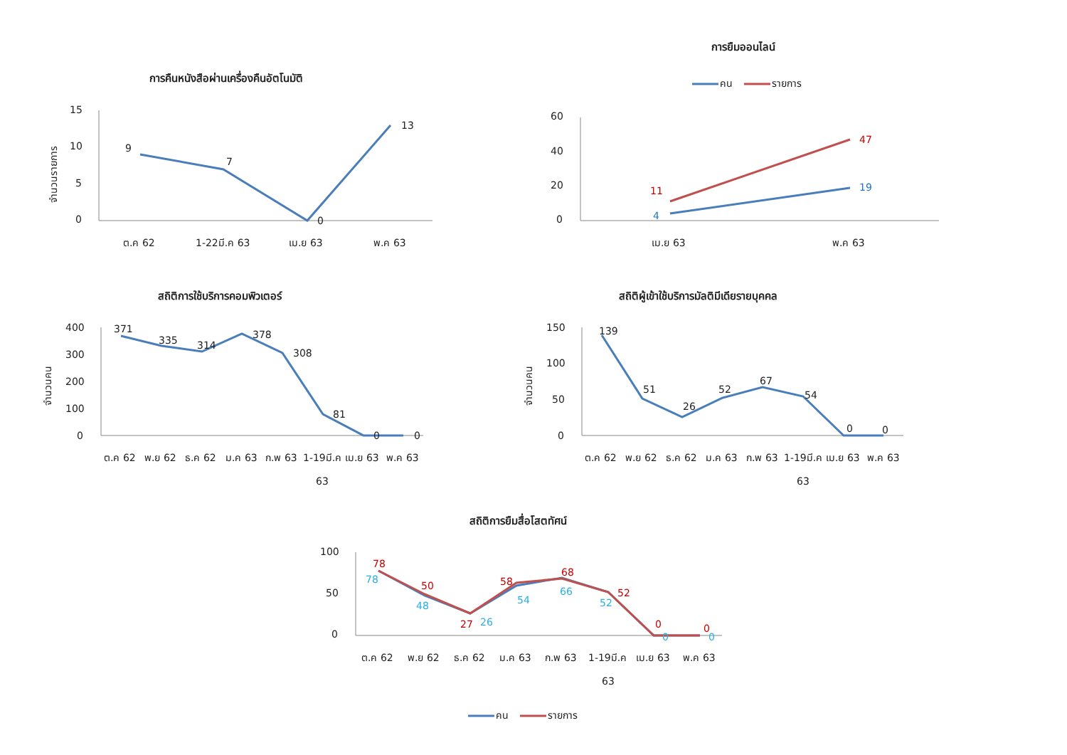การคืนหนังสือผ่านเครื่องคืนอัตโนมัติ
จำนวนรายการ
15
10
5
0
9
7
0
13
ต.ค 62
1-22มี.ค 63
เม.ย 63
พ.ค 63
การยืมออนไลน์
คน
รายการ
60
40
20
0
11
47
4
19
เม.ย 63
พ.ค 63
สถิติการใช้บริการคอมพิวเตอร์
จำนวนคน
400
300
200
100
0
371
335
314
378
308
81
0
0
ต.ค 62
พ.ย 62
ธ.ค 62
ม.ค 63
ก.พ 63
1-19มี.ค
เม.ย 63
พ.ค 63
63
สถิติผู้เข้าใช้บริการมัลติมีเดียรายบุคคล
จำนวนคน
150
100
50
0
139
51
26
52
67
54
0
0
ต.ค 62
พ.ย 62
ธ.ค 62
ม.ค 63
ก.พ 63
1-19มี.ค
เม.ย 63
พ.ค 63
63
สถิติการยืมสื่อโสตทัศน์
100
50
0
78
50
27
58
68
52
0
0
78
48
26
54
66
52
0
0
ต.ค 62
พ.ย 62
ธ.ค 62
ม.ค 63
ก.พ 63
1-19มี.ค
เม.ย 63
พ.ค 63
63
คน
รายการ